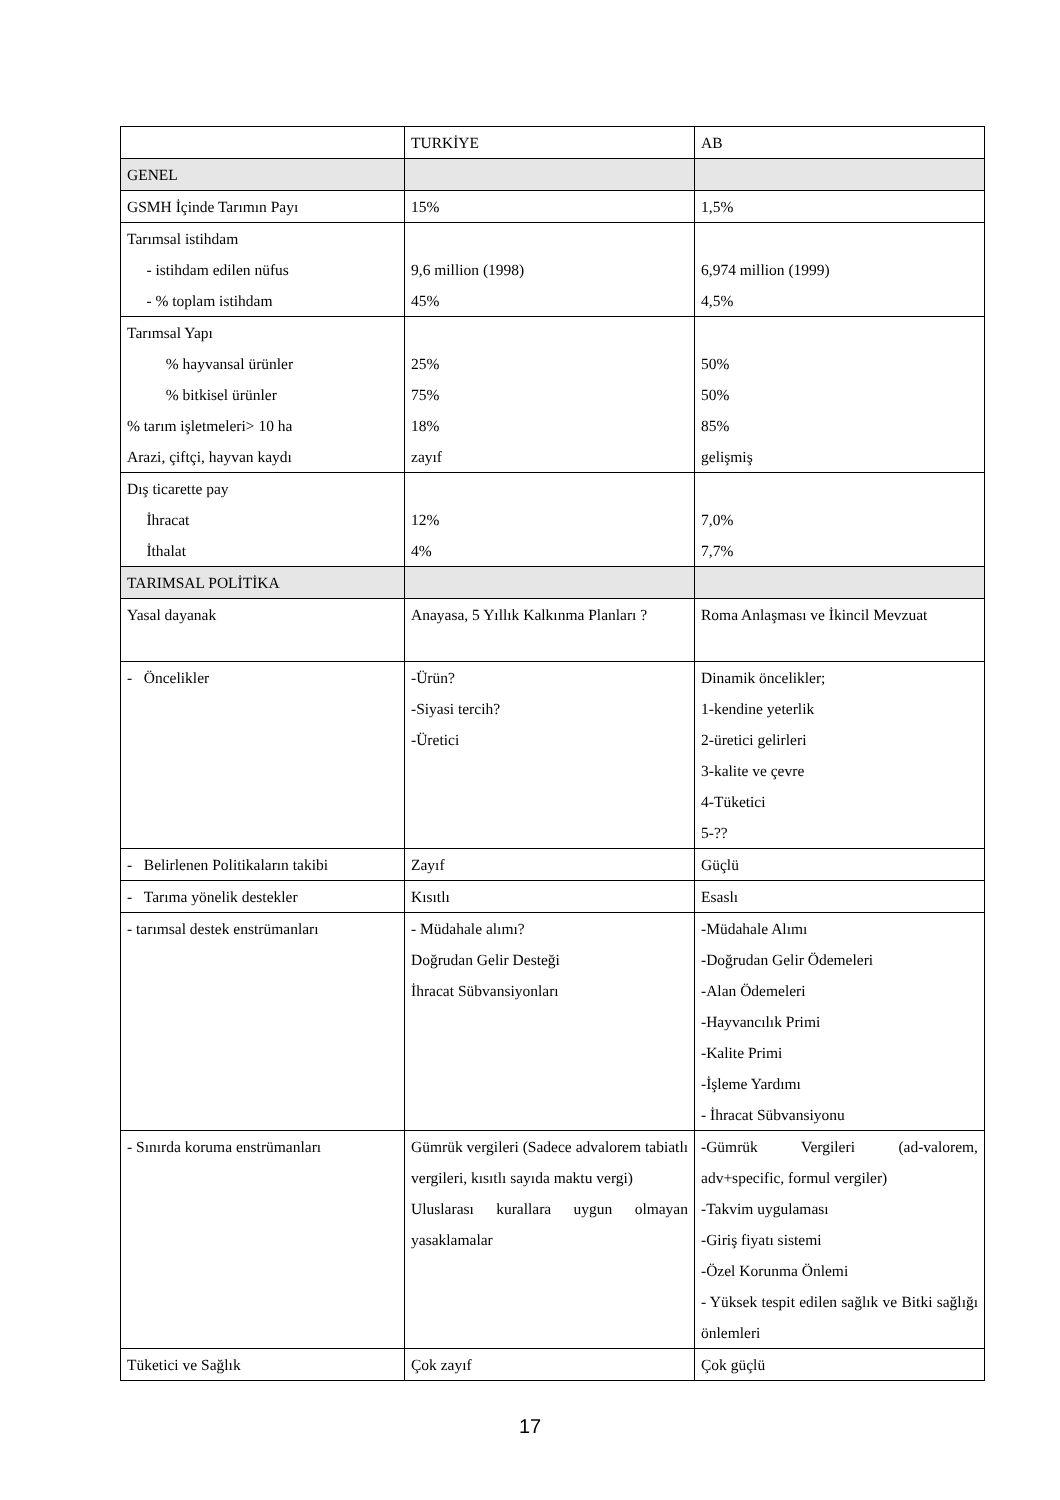| | TURKİYE | AB |
| GENEL | | |
| GSMH İçinde Tarımın Payı | 15% | 1,5% |
| Tarımsal istihdam - istihdam edilen nüfus - % toplam istihdam | 9,6 million (1998) 45% | 6,974 million (1999) 4,5% |
| Tarımsal Yapı % hayvansal ürünler % bitkisel ürünler % tarım işletmeleri> 10 ha Arazi, çiftçi, hayvan kaydı | 25% 75% 18% zayıf | 50% 50% 85% gelişmiş |
| Dış ticarette pay İhracat İthalat | 12% 4% | 7,0% 7,7% |
| TARIMSAL POLİTİKA | | |
| Yasal dayanak | Anayasa, 5 Yıllık Kalkınma Planları ? | Roma Anlaşması ve İkincil Mevzuat |
| - Öncelikler | -Ürün? -Siyasi tercih? -Üretici | Dinamik öncelikler; 1-kendine yeterlik 2-üretici gelirleri 3-kalite ve çevre 4-Tüketici 5-?? |
| - Belirlenen Politikaların takibi | Zayıf | Güçlü |
| - Tarıma yönelik destekler | Kısıtlı | Esaslı |
| - tarımsal destek enstrümanları | - Müdahale alımı? Doğrudan Gelir Desteği İhracat Sübvansiyonları | -Müdahale Alımı -Doğrudan Gelir Ödemeleri -Alan Ödemeleri -Hayvancılık Primi -Kalite Primi -İşleme Yardımı - İhracat Sübvansiyonu |
| - Sınırda koruma enstrümanları | Gümrük vergileri (Sadece advalorem tabiatlı vergileri, kısıtlı sayıda maktu vergi) Uluslarası kurallara uygun olmayan yasaklamalar | -Gümrük Vergileri (ad-valorem, adv+specific, formul vergiler) -Takvim uygulaması -Giriş fiyatı sistemi -Özel Korunma Önlemi - Yüksek tespit edilen sağlık ve Bitki sağlığı önlemleri |
| Tüketici ve Sağlık | Çok zayıf | Çok güçlü |
17